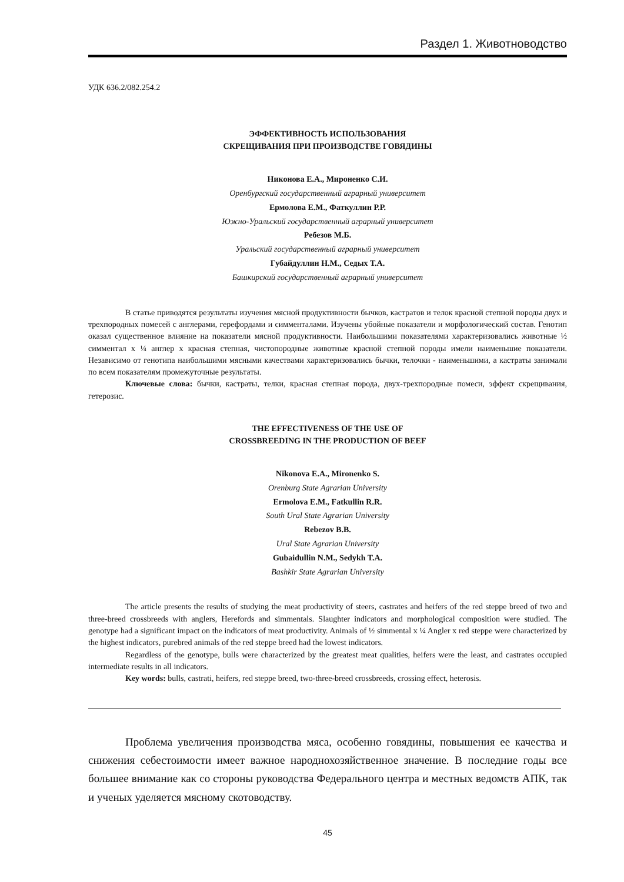Раздел 1. Животноводство
УДК 636.2/082.254.2
ЭФФЕКТИВНОСТЬ ИСПОЛЬЗОВАНИЯ
СКРЕЩИВАНИЯ ПРИ ПРОИЗВОДСТВЕ ГОВЯДИНЫ
Никонова Е.А., Мироненко С.И.
Оренбургский государственный аграрный университет
Ермолова Е.М., Фаткуллин Р.Р.
Южно-Уральский государственный аграрный университет
Ребезов М.Б.
Уральский государственный аграрный университет
Губайдуллин Н.М., Седых Т.А.
Башкирский государственный аграрный университет
В статье приводятся результаты изучения мясной продуктивности бычков, кастратов и телок красной степной породы двух и трехпородных помесей с англерами, герефордами и симменталами. Изучены убойные показатели и морфологический состав. Генотип оказал существенное влияние на показатели мясной продуктивности. Наибольшими показателями характеризовались животные ½ симментал х ¼ англер х красная степная, чистопородные животные красной степной породы имели наименьшие показатели. Независимо от генотипа наибольшими мясными качествами характеризовались бычки, телочки - наименьшими, а кастраты занимали по всем показателям промежуточные результаты.
Ключевые слова: бычки, кастраты, телки, красная степная порода, двух-трехпородные помеси, эффект скрещивания, гетерозис.
THE EFFECTIVENESS OF THE USE OF
CROSSBREEDING IN THE PRODUCTION OF BEEF
Nikonova E.A., Mironenko S.
Orenburg State Agrarian University
Ermolova E.M., Fatkullin R.R.
South Ural State Agrarian University
Rebezov B.B.
Ural State Agrarian University
Gubaidullin N.M., Sedykh T.A.
Bashkir State Agrarian University
The article presents the results of studying the meat productivity of steers, castrates and heifers of the red steppe breed of two and three-breed crossbreeds with anglers, Herefords and simmentals. Slaughter indicators and morphological composition were studied. The genotype had a significant impact on the indicators of meat productivity. Animals of ½ simmental x ¼ Angler x red steppe were characterized by the highest indicators, purebred animals of the red steppe breed had the lowest indicators.
Regardless of the genotype, bulls were characterized by the greatest meat qualities, heifers were the least, and castrates occupied intermediate results in all indicators.
Key words: bulls, castrati, heifers, red steppe breed, two-three-breed crossbreeds, crossing effect, heterosis.
Проблема увеличения производства мяса, особенно говядины, повышения ее качества и снижения себестоимости имеет важное народнохозяйственное значение. В последние годы все большее внимание как со стороны руководства Федерального центра и местных ведомств АПК, так и ученых уделяется мясному скотоводству.
45